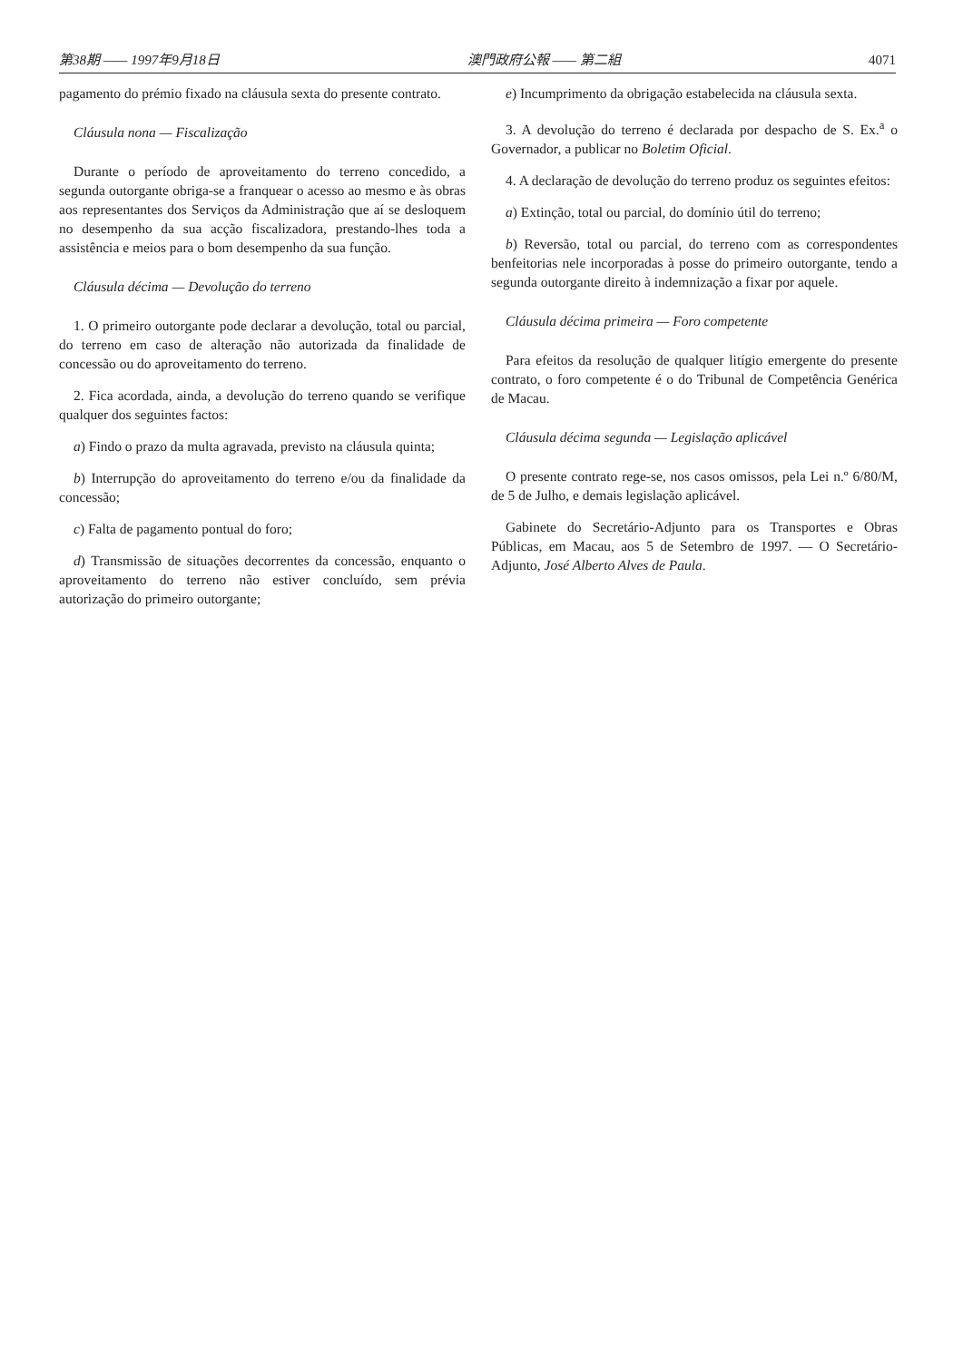第38期 —— 1997年9月18日 澳門政府公報 —— 第二組 4071
pagamento do prémio fixado na cláusula sexta do presente contrato.
Cláusula nona — Fiscalização
Durante o período de aproveitamento do terreno concedido, a segunda outorgante obriga-se a franquear o acesso ao mesmo e às obras aos representantes dos Serviços da Administração que aí se desloquem no desempenho da sua acção fiscalizadora, prestando-lhes toda a assistência e meios para o bom desempenho da sua função.
Cláusula décima — Devolução do terreno
1. O primeiro outorgante pode declarar a devolução, total ou parcial, do terreno em caso de alteração não autorizada da finalidade de concessão ou do aproveitamento do terreno.
2. Fica acordada, ainda, a devolução do terreno quando se verifique qualquer dos seguintes factos:
a) Findo o prazo da multa agravada, previsto na cláusula quinta;
b) Interrupção do aproveitamento do terreno e/ou da finalidade da concessão;
c) Falta de pagamento pontual do foro;
d) Transmissão de situações decorrentes da concessão, enquanto o aproveitamento do terreno não estiver concluído, sem prévia autorização do primeiro outorgante;
e) Incumprimento da obrigação estabelecida na cláusula sexta.
3. A devolução do terreno é declarada por despacho de S. Ex.<sup>a</sup> o Governador, a publicar no Boletim Oficial.
4. A declaração de devolução do terreno produz os seguintes efeitos:
a) Extinção, total ou parcial, do domínio útil do terreno;
b) Reversão, total ou parcial, do terreno com as correspondentes benfeitorias nele incorporadas à posse do primeiro outorgante, tendo a segunda outorgante direito à indemnização a fixar por aquele.
Cláusula décima primeira — Foro competente
Para efeitos da resolução de qualquer litígio emergente do presente contrato, o foro competente é o do Tribunal de Competência Genérica de Macau.
Cláusula décima segunda — Legislação aplicável
O presente contrato rege-se, nos casos omissos, pela Lei n.º 6/80/M, de 5 de Julho, e demais legislação aplicável.
Gabinete do Secretário-Adjunto para os Transportes e Obras Públicas, em Macau, aos 5 de Setembro de 1997. — O Secretário-Adjunto, José Alberto Alves de Paula.